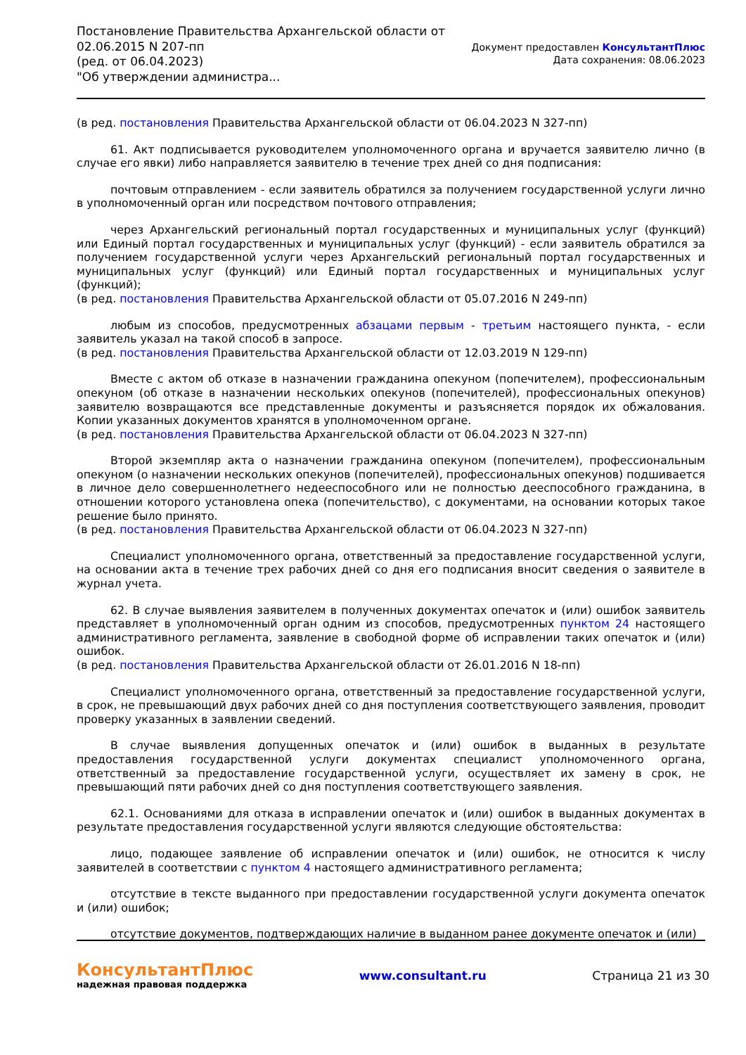Постановление Правительства Архангельской области от
02.06.2015 N 207-пп
(ред. от 06.04.2023)
"Об утверждении администра...
Документ предоставлен КонсультантПлюс
Дата сохранения: 08.06.2023
(в ред. постановления Правительства Архангельской области от 06.04.2023 N 327-пп)
61. Акт подписывается руководителем уполномоченного органа и вручается заявителю лично (в случае его явки) либо направляется заявителю в течение трех дней со дня подписания:
почтовым отправлением - если заявитель обратился за получением государственной услуги лично в уполномоченный орган или посредством почтового отправления;
через Архангельский региональный портал государственных и муниципальных услуг (функций) или Единый портал государственных и муниципальных услуг (функций) - если заявитель обратился за получением государственной услуги через Архангельский региональный портал государственных и муниципальных услуг (функций) или Единый портал государственных и муниципальных услуг (функций);
(в ред. постановления Правительства Архангельской области от 05.07.2016 N 249-пп)
любым из способов, предусмотренных абзацами первым - третьим настоящего пункта, - если заявитель указал на такой способ в запросе.
(в ред. постановления Правительства Архангельской области от 12.03.2019 N 129-пп)
Вместе с актом об отказе в назначении гражданина опекуном (попечителем), профессиональным опекуном (об отказе в назначении нескольких опекунов (попечителей), профессиональных опекунов) заявителю возвращаются все представленные документы и разъясняется порядок их обжалования. Копии указанных документов хранятся в уполномоченном органе.
(в ред. постановления Правительства Архангельской области от 06.04.2023 N 327-пп)
Второй экземпляр акта о назначении гражданина опекуном (попечителем), профессиональным опекуном (о назначении нескольких опекунов (попечителей), профессиональных опекунов) подшивается в личное дело совершеннолетнего недееспособного или не полностью дееспособного гражданина, в отношении которого установлена опека (попечительство), с документами, на основании которых такое решение было принято.
(в ред. постановления Правительства Архангельской области от 06.04.2023 N 327-пп)
Специалист уполномоченного органа, ответственный за предоставление государственной услуги, на основании акта в течение трех рабочих дней со дня его подписания вносит сведения о заявителе в журнал учета.
62. В случае выявления заявителем в полученных документах опечаток и (или) ошибок заявитель представляет в уполномоченный орган одним из способов, предусмотренных пунктом 24 настоящего административного регламента, заявление в свободной форме об исправлении таких опечаток и (или) ошибок.
(в ред. постановления Правительства Архангельской области от 26.01.2016 N 18-пп)
Специалист уполномоченного органа, ответственный за предоставление государственной услуги, в срок, не превышающий двух рабочих дней со дня поступления соответствующего заявления, проводит проверку указанных в заявлении сведений.
В случае выявления допущенных опечаток и (или) ошибок в выданных в результате предоставления государственной услуги документах специалист уполномоченного органа, ответственный за предоставление государственной услуги, осуществляет их замену в срок, не превышающий пяти рабочих дней со дня поступления соответствующего заявления.
62.1. Основаниями для отказа в исправлении опечаток и (или) ошибок в выданных документах в результате предоставления государственной услуги являются следующие обстоятельства:
лицо, подающее заявление об исправлении опечаток и (или) ошибок, не относится к числу заявителей в соответствии с пунктом 4 настоящего административного регламента;
отсутствие в тексте выданного при предоставлении государственной услуги документа опечаток и (или) ошибок;
отсутствие документов, подтверждающих наличие в выданном ранее документе опечаток и (или)
КонсультантПлюс
надежная правовая поддержка
www.consultant.ru Страница 21 из 30